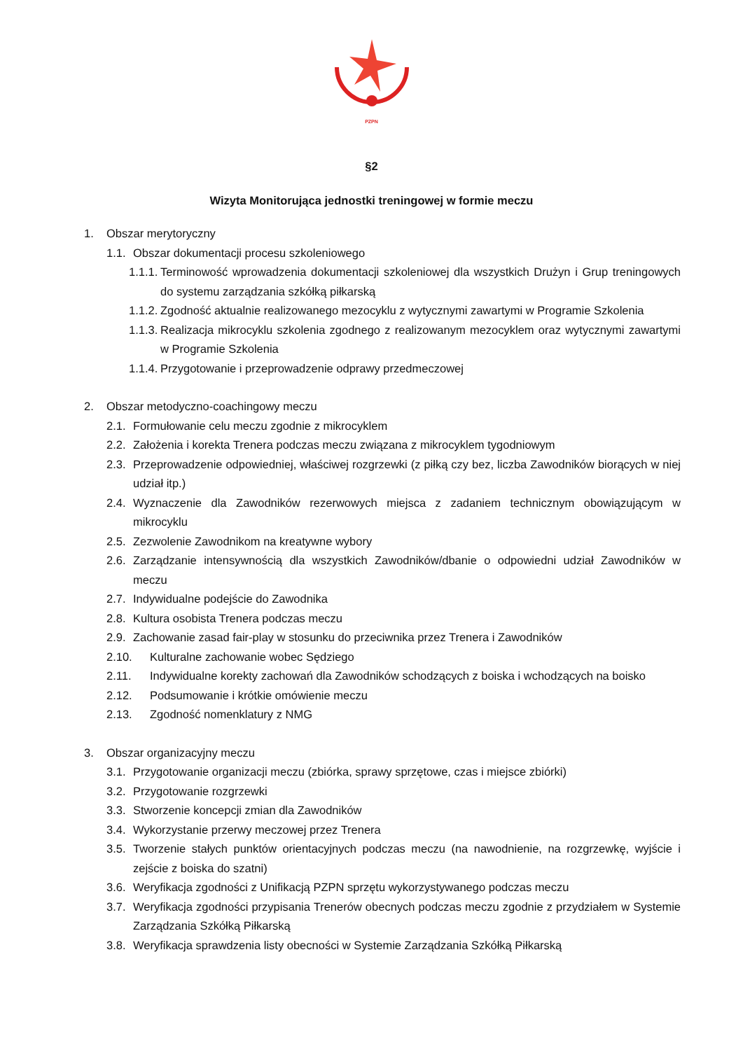PZPN
§2
Wizyta Monitorująca jednostki treningowej w formie meczu
1. Obszar merytoryczny
1.1. Obszar dokumentacji procesu szkoleniowego
1.1.1. Terminowość wprowadzenia dokumentacji szkoleniowej dla wszystkich Drużyn i Grup treningowych do systemu zarządzania szkółką piłkarską
1.1.2. Zgodność aktualnie realizowanego mezocyklu z wytycznymi zawartymi w Programie Szkolenia
1.1.3. Realizacja mikrocyklu szkolenia zgodnego z realizowanym mezocyklem oraz wytycznymi zawartymi w Programie Szkolenia
1.1.4. Przygotowanie i przeprowadzenie odprawy przedmeczowej
2. Obszar metodyczno-coachingowy meczu
2.1. Formułowanie celu meczu zgodnie z mikrocyklem
2.2. Założenia i korekta Trenera podczas meczu związana z mikrocyklem tygodniowym
2.3. Przeprowadzenie odpowiedniej, właściwej rozgrzewki (z piłką czy bez, liczba Zawodników biorących w niej udział itp.)
2.4. Wyznaczenie dla Zawodników rezerwowych miejsca z zadaniem technicznym obowiązującym w mikrocyklu
2.5. Zezwolenie Zawodnikom na kreatywne wybory
2.6. Zarządzanie intensywnością dla wszystkich Zawodników/dbanie o odpowiedni udział Zawodników w meczu
2.7. Indywidualne podejście do Zawodnika
2.8. Kultura osobista Trenera podczas meczu
2.9. Zachowanie zasad fair-play w stosunku do przeciwnika przez Trenera i Zawodników
2.10. Kulturalne zachowanie wobec Sędziego
2.11. Indywidualne korekty zachowań dla Zawodników schodzących z boiska i wchodzących na boisko
2.12. Podsumowanie i krótkie omówienie meczu
2.13. Zgodność nomenklatury z NMG
3. Obszar organizacyjny meczu
3.1. Przygotowanie organizacji meczu (zbiórka, sprawy sprzętowe, czas i miejsce zbiórki)
3.2. Przygotowanie rozgrzewki
3.3. Stworzenie koncepcji zmian dla Zawodników
3.4. Wykorzystanie przerwy meczowej przez Trenera
3.5. Tworzenie stałych punktów orientacyjnych podczas meczu (na nawodnienie, na rozgrzewkę, wyjście i zejście z boiska do szatni)
3.6. Weryfikacja zgodności z Unifikacją PZPN sprzętu wykorzystywanego podczas meczu
3.7. Weryfikacja zgodności przypisania Trenerów obecnych podczas meczu zgodnie z przydziałem w Systemie Zarządzania Szkółką Piłkarską
3.8. Weryfikacja sprawdzenia listy obecności w Systemie Zarządzania Szkółką Piłkarską